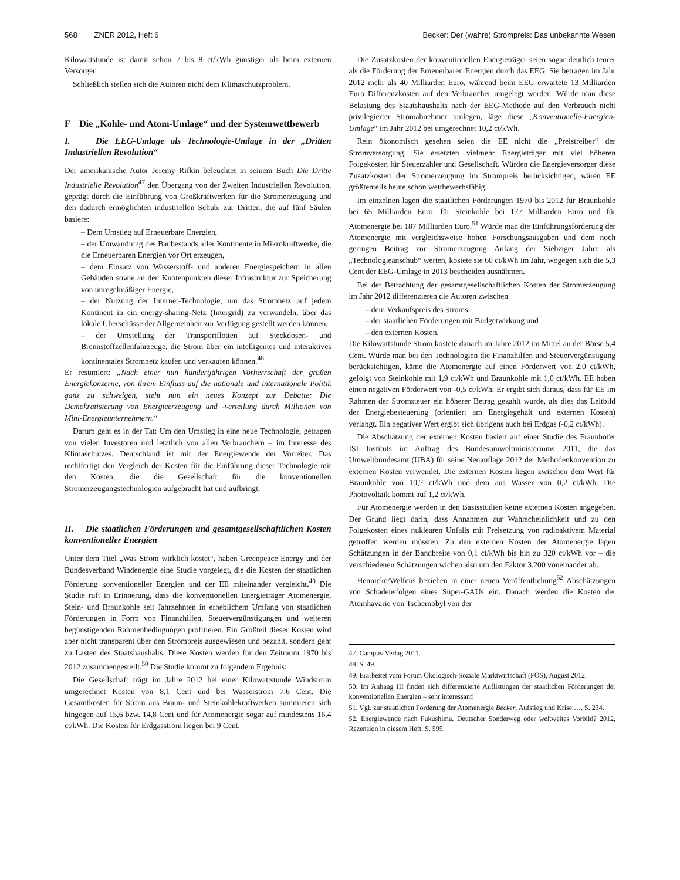568 ZNER 2012, Heft 6 Becker: Der (wahre) Strompreis: Das unbekannte Wesen
Kilowattstunde ist damit schon 7 bis 8 ct/kWh günstiger als beim externen Versorger.
Schließlich stellen sich die Autoren nicht dem Klimaschutzproblem.
F Die „Kohle- und Atom-Umlage“ und der Systemwettbewerb
I. Die EEG-Umlage als Technologie-Umlage in der „Dritten Industriellen Revolution“
Der amerikanische Autor Jeremy Rifkin beleuchtet in seinem Buch Die Dritte Industrielle Revolution<sup>47</sup> den Übergang von der Zweiten Industriellen Revolution, geprägt durch die Einführung von Großkraftwerken für die Stromerzeugung und den dadurch ermöglichten industriellen Schub, zur Dritten, die auf fünf Säulen basiere:
– Dem Umstieg auf Erneuerbare Energien,
– der Umwandlung des Baubestands aller Kontinente in Mikrokraftwerke, die die Erneuerbaren Energien vor Ort erzeugen,
– dem Einsatz von Wasserstoff- und anderen Energiespeichern in allen Gebäuden sowie an den Knotenpunkten dieser Infrastruktur zur Speicherung von unregelmäßiger Energie,
– der Nutzung der Internet-Technologie, um das Stromnetz auf jedem Kontinent in ein energy-sharing-Netz (Intergrid) zu verwandeln, über das lokale Überschüsse der Allgemeinheit zur Verfügung gestellt werden können,
– der Umstellung der Transportflotten auf Steckdosen- und Brennstoffzellenfahrzeuge, die Strom über ein intelligentes und interaktives kontinentales Stromnetz kaufen und verkaufen können.<sup>48</sup>
Er resümiert: „Nach einer nun hundertjährigen Vorherrschaft der großen Energiekonzerne, von ihrem Einfluss auf die nationale und internationale Politik ganz zu schweigen, steht nun ein neues Konzept zur Debatte: Die Demokratisierung von Energieerzeugung und -verteilung durch Millionen von Mini-Energieunternehmern.“
Darum geht es in der Tat: Um den Umstieg in eine neue Technologie, getragen von vielen Investoren und letztlich von allen Verbrauchern – im Interesse des Klimaschutzes. Deutschland ist mit der Energiewende der Vorreiter. Das rechtfertigt den Vergleich der Kosten für die Einführung dieser Technologie mit den Kosten, die die Gesellschaft für die konventionellen Stromerzeugungstechnologien aufgebracht hat und aufbringt.
II. Die staatlichen Förderungen und gesamtgesellschaftlichen Kosten konventioneller Energien
Unter dem Titel „Was Strom wirklich kostet“, haben Greenpeace Energy und der Bundesverband Windenergie eine Studie vorgelegt, die die Kosten der staatlichen Förderung konventioneller Energien und der EE miteinander vergleicht.<sup>49</sup> Die Studie ruft in Erinnerung, dass die konventionellen Energieträger Atomenergie, Stein- und Braunkohle seit Jahrzehnten in erheblichem Umfang von staatlichen Förderungen in Form von Finanzhilfen, Steuervergünstigungen und weiteren begünstigenden Rahmenbedingungen profitieren. Ein Großteil dieser Kosten wird aber nicht transparent über den Strompreis ausgewiesen und bezahlt, sondern geht zu Lasten des Staatshaushalts. Diese Kosten werden für den Zeitraum 1970 bis 2012 zusammengestellt.<sup>50</sup> Die Studie kommt zu folgendem Ergebnis:
Die Gesellschaft trägt im Jahre 2012 bei einer Kilowattstunde Windstrom umgerechnet Kosten von 8,1 Cent und bei Wasserstrom 7,6 Cent. Die Gesamtkosten für Strom aus Braun- und Steinkohlekraftwerken summieren sich hingegen auf 15,6 bzw. 14,8 Cent und für Atomenergie sogar auf mindestens 16,4 ct/kWh. Die Kosten für Erdgasstrom liegen bei 9 Cent.
Die Zusatzkosten der konventionellen Energieträger seien sogar deutlich teurer als die Förderung der Erneuerbaren Energien durch das EEG. Sie betragen im Jahr 2012 mehr als 40 Milliarden Euro, während beim EEG erwartete 13 Milliarden Euro Differenzkosten auf den Verbraucher umgelegt werden. Würde man diese Belastung des Staatshaushalts nach der EEG-Methode auf den Verbrauch nicht privilegierter Stromabnehmer umlegen, läge diese „Konventionelle-Energien-Umlage“ im Jahr 2012 bei umgerechnet 10,2 ct/kWh.
Rein ökonomisch gesehen seien die EE nicht die „Preistreiber“ der Stromversorgung. Sie ersetzten vielmehr Energieträger mit viel höheren Folgekosten für Steuerzahler und Gesellschaft. Würden die Energieversorger diese Zusatzkosten der Stromerzeugung im Strompreis berücksichtigen, wären EE größtenteils heute schon wettbewerbsfähig.
Im einzelnen lagen die staatlichen Förderungen 1970 bis 2012 für Braunkohle bei 65 Milliarden Euro, für Steinkohle bei 177 Milliarden Euro und für Atomenergie bei 187 Milliarden Euro.<sup>51</sup> Würde man die Einführungsförderung der Atomenergie mit vergleichsweise hohen Forschungsausgaben und dem noch geringen Beitrag zur Stromerzeugung Anfang der Siebziger Jahre als „Technologieanschub“ werten, kostete sie 60 ct/kWh im Jahr, wogegen sich die 5,3 Cent der EEG-Umlage in 2013 bescheiden ausnähmen.
Bei der Betrachtung der gesamtgesellschaftlichen Kosten der Stromerzeugung im Jahr 2012 differenzieren die Autoren zwischen
– dem Verkaufspreis des Stroms,
– der staatlichen Förderungen mit Budgetwirkung und
– den externen Kosten.
Die Kilowattstunde Strom kostete danach im Jahre 2012 im Mittel an der Börse 5,4 Cent. Würde man bei den Technologien die Finanzhilfen und Steuervergünstigung berücksichtigen, käme die Atomenergie auf einen Förderwert von 2,0 ct/kWh, gefolgt von Steinkohle mit 1,9 ct/kWh und Braunkohle mit 1,0 ct/kWh. EE haben einen negativen Förderwert von -0,5 ct/kWh. Er ergibt sich daraus, dass für EE im Rahmen der Stromsteuer ein höherer Betrag gezahlt wurde, als dies das Leitbild der Energiebesteuerung (orientiert am Energiegehalt und externen Kosten) verlangt. Ein negativer Wert ergibt sich übrigens auch bei Erdgas (-0,2 ct/kWh).
Die Abschätzung der externen Kosten basiert auf einer Studie des Fraunhofer ISI Instituts im Auftrag des Bundesumweltministeriums 2011, die das Umweltbundesamt (UBA) für seine Neuauflage 2012 der Methodenkonvention zu externen Kosten verwendet. Die externen Kosten liegen zwischen dem Wert für Braunkohle von 10,7 ct/kWh und dem aus Wasser von 0,2 ct/kWh. Die Photovoltaik kommt auf 1,2 ct/kWh.
Für Atomenergie werden in den Basisstudien keine externen Kosten angegeben. Der Grund liegt darin, dass Annahmen zur Wahrscheinlichkeit und zu den Folgekosten eines nuklearen Unfalls mit Freisetzung von radioaktivem Material getroffen werden müssten. Zu den externen Kosten der Atomenergie lägen Schätzungen in der Bandbreite von 0,1 ct/kWh bis hin zu 320 ct/kWh vor – die verschiedenen Schätzungen wichen also um den Faktor 3.200 voneinander ab.
Hennicke/Welfens beziehen in einer neuen Veröffentlichung<sup>52</sup> Abschätzungen von Schadensfolgen eines Super-GAUs ein. Danach werden die Kosten der Atomhavarie von Tschernobyl von der
47. Campus-Verlag 2011.
48. S. 49.
49. Erarbeitet vom Forum Ökologisch-Soziale Marktwirtschaft (FÖS), August 2012.
50. Im Anhang III finden sich differenzierte Auflistungen der staatlichen Förderungen der konventionellen Energien – sehr interessant!
51. Vgl. zur staatlichen Förderung der Atomenergie Becker, Aufstieg und Krise …, S. 234.
52. Energiewende nach Fukushima. Deutscher Sonderweg oder weltweites Vorbild? 2012, Rezension in diesem Heft. S. 595.